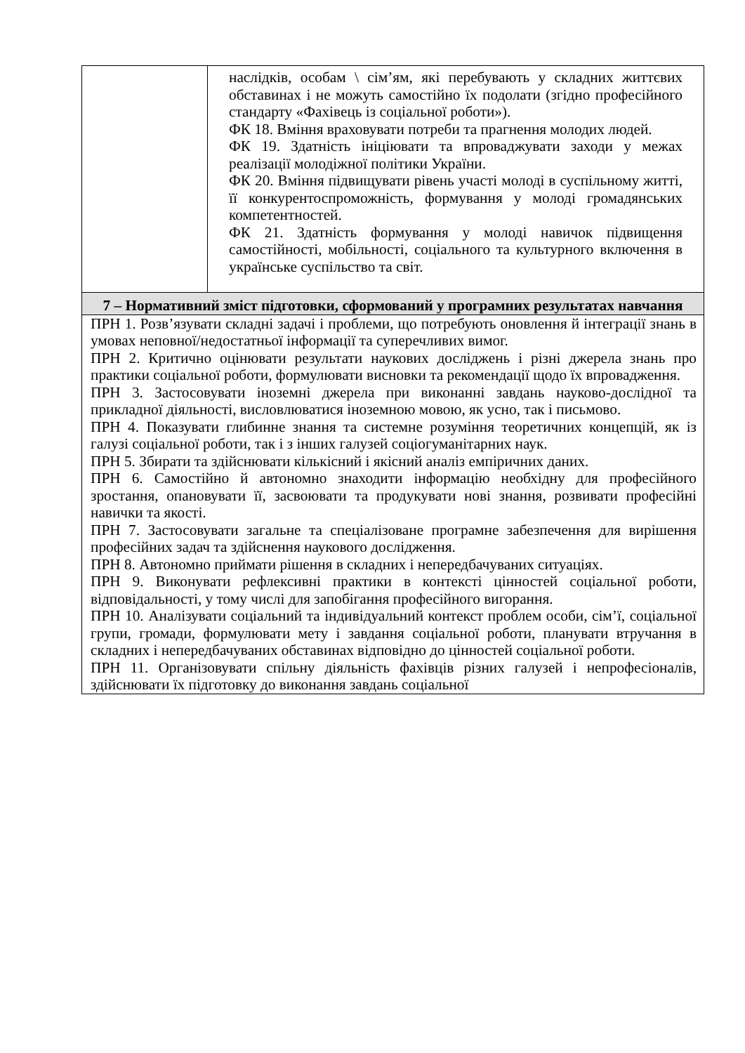| | наслідків, особам \ сім’ям, які перебувають у складних життєвих обставинах і не можуть самостійно їх подолати (згідно професійного стандарту «Фахівець із соціальної роботи»). ФК 18. Вміння враховувати потреби та прагнення молодих людей. ФК 19. Здатність ініціювати та впроваджувати заходи у межах реалізації молодіжної політики України. ФК 20. Вміння підвищувати рівень участі молоді в суспільному житті, її конкурентоспроможність, формування у молоді громадянських компетентностей. ФК 21. Здатність формування у молоді навичок підвищення самостійності, мобільності, соціального та культурного включення в українське суспільство та світ. |
| 7 – Нормативний зміст підготовки, сформований у програмних результатах навчання | |
| ПРН 1. Розв’язувати складні задачі і проблеми, що потребують оновлення й інтеграції знань в умовах неповної/недостатньої інформації та суперечливих вимог. ПРН 2. Критично оцінювати результати наукових досліджень і різні джерела знань про практики соціальної роботи, формулювати висновки та рекомендації щодо їх впровадження. ПРН 3. Застосовувати іноземні джерела при виконанні завдань науково-дослідної та прикладної діяльності, висловлюватися іноземною мовою, як усно, так і письмово. ПРН 4. Показувати глибинне знання та системне розуміння теоретичних концепцій, як із галузі соціальної роботи, так і з інших галузей соціогуманітарних наук. ПРН 5. Збирати та здійснювати кількісний і якісний аналіз емпіричних даних. ПРН 6. Самостійно й автономно знаходити інформацію необхідну для професійного зростання, опановувати її, засвоювати та продукувати нові знання, розвивати професійні навички та якості. ПРН 7. Застосовувати загальне та спеціалізоване програмне забезпечення для вирішення професійних задач та здійснення наукового дослідження. ПРН 8. Автономно приймати рішення в складних і непередбачуваних ситуаціях. ПРН 9. Виконувати рефлексивні практики в контексті цінностей соціальної роботи, відповідальності, у тому числі для запобігання професійного вигорання. ПРН 10. Аналізувати соціальний та індивідуальний контекст проблем особи, сім’ї, соціальної групи, громади, формулювати мету і завдання соціальної роботи, планувати втручання в складних і непередбачуваних обставинах відповідно до цінностей соціальної роботи. ПРН 11. Організовувати спільну діяльність фахівців різних галузей і непрофесіоналів, здійснювати їх підготовку до виконання завдань соціальної | |